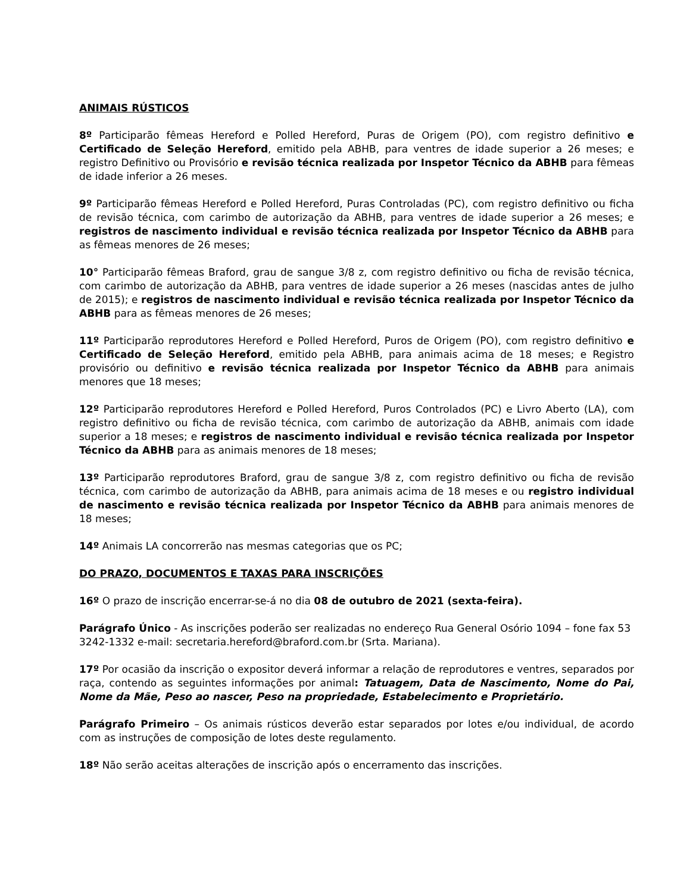ANIMAIS RÚSTICOS
8º Participarão fêmeas Hereford e Polled Hereford, Puras de Origem (PO), com registro definitivo e Certificado de Seleção Hereford, emitido pela ABHB, para ventres de idade superior a 26 meses; e registro Definitivo ou Provisório e revisão técnica realizada por Inspetor Técnico da ABHB para fêmeas de idade inferior a 26 meses.
9º Participarão fêmeas Hereford e Polled Hereford, Puras Controladas (PC), com registro definitivo ou ficha de revisão técnica, com carimbo de autorização da ABHB, para ventres de idade superior a 26 meses; e registros de nascimento individual e revisão técnica realizada por Inspetor Técnico da ABHB para as fêmeas menores de 26 meses;
10° Participarão fêmeas Braford, grau de sangue 3/8 z, com registro definitivo ou ficha de revisão técnica, com carimbo de autorização da ABHB, para ventres de idade superior a 26 meses (nascidas antes de julho de 2015); e registros de nascimento individual e revisão técnica realizada por Inspetor Técnico da ABHB para as fêmeas menores de 26 meses;
11º Participarão reprodutores Hereford e Polled Hereford, Puros de Origem (PO), com registro definitivo e Certificado de Seleção Hereford, emitido pela ABHB, para animais acima de 18 meses; e Registro provisório ou definitivo e revisão técnica realizada por Inspetor Técnico da ABHB para animais menores que 18 meses;
12º Participarão reprodutores Hereford e Polled Hereford, Puros Controlados (PC) e Livro Aberto (LA), com registro definitivo ou ficha de revisão técnica, com carimbo de autorização da ABHB, animais com idade superior a 18 meses; e registros de nascimento individual e revisão técnica realizada por Inspetor Técnico da ABHB para as animais menores de 18 meses;
13º Participarão reprodutores Braford, grau de sangue 3/8 z, com registro definitivo ou ficha de revisão técnica, com carimbo de autorização da ABHB, para animais acima de 18 meses e ou registro individual de nascimento e revisão técnica realizada por Inspetor Técnico da ABHB para animais menores de 18 meses;
14º Animais LA concorrerão nas mesmas categorias que os PC;
DO PRAZO, DOCUMENTOS E TAXAS PARA INSCRIÇÕES
16º O prazo de inscrição encerrar-se-á no dia 08 de outubro de 2021 (sexta-feira).
Parágrafo Único - As inscrições poderão ser realizadas no endereço Rua General Osório 1094 – fone fax 53 3242-1332 e-mail: secretaria.hereford@braford.com.br (Srta. Mariana).
17º Por ocasião da inscrição o expositor deverá informar a relação de reprodutores e ventres, separados por raça, contendo as seguintes informações por animal: Tatuagem, Data de Nascimento, Nome do Pai, Nome da Mãe, Peso ao nascer, Peso na propriedade, Estabelecimento e Proprietário.
Parágrafo Primeiro – Os animais rústicos deverão estar separados por lotes e/ou individual, de acordo com as instruções de composição de lotes deste regulamento.
18º Não serão aceitas alterações de inscrição após o encerramento das inscrições.